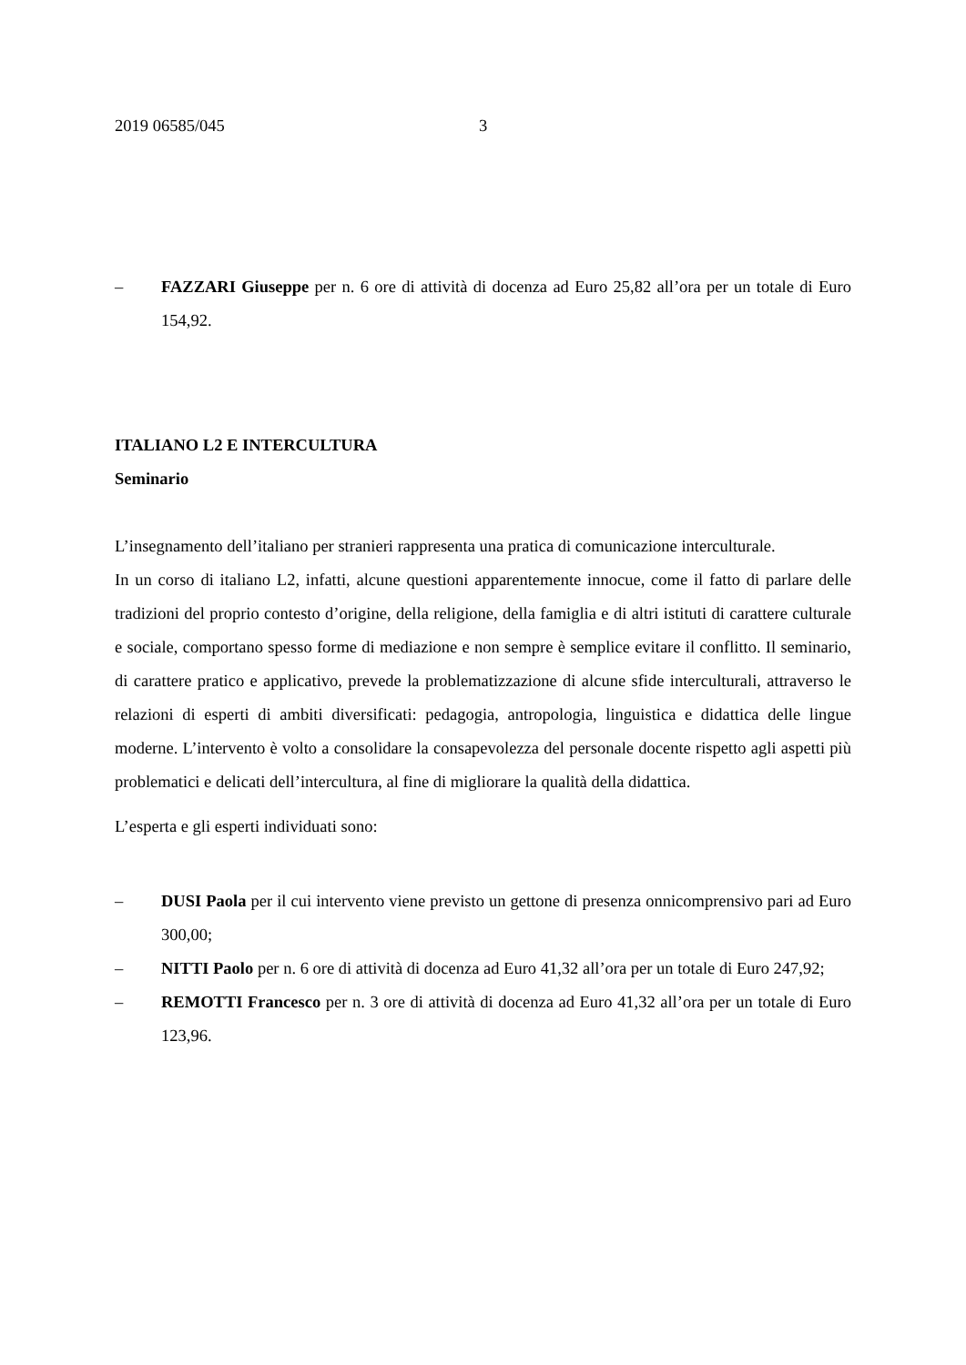2019 06585/045 3
– FAZZARI Giuseppe per n. 6 ore di attività di docenza ad Euro 25,82 all’ora per un totale di Euro 154,92.
ITALIANO L2 E INTERCULTURA
Seminario
L’insegnamento dell’italiano per stranieri rappresenta una pratica di comunicazione interculturale.
In un corso di italiano L2, infatti, alcune questioni apparentemente innocue, come il fatto di parlare delle tradizioni del proprio contesto d’origine, della religione, della famiglia e di altri istituti di carattere culturale e sociale, comportano spesso forme di mediazione e non sempre è semplice evitare il conflitto. Il seminario, di carattere pratico e applicativo, prevede la problematizzazione di alcune sfide interculturali, attraverso le relazioni di esperti di ambiti diversificati: pedagogia, antropologia, linguistica e didattica delle lingue moderne. L’intervento è volto a consolidare la consapevolezza del personale docente rispetto agli aspetti più problematici e delicati dell’intercultura, al fine di migliorare la qualità della didattica.
L’esperta e gli esperti individuati sono:
– DUSI Paola per il cui intervento viene previsto un gettone di presenza onnicomprensivo pari ad Euro 300,00;
– NITTI Paolo per n. 6 ore di attività di docenza ad Euro 41,32 all’ora per un totale di Euro 247,92;
– REMOTTI Francesco per n. 3 ore di attività di docenza ad Euro 41,32 all’ora per un totale di Euro 123,96.